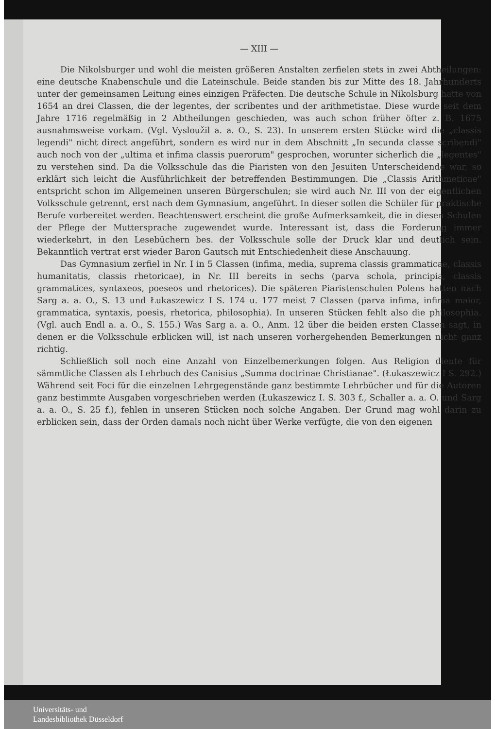— XIII —
Die Nikolsburger und wohl die meisten größeren Anstalten zerfielen stets in zwei Abtheilungen: eine deutsche Knabenschule und die Lateinschule. Beide standen bis zur Mitte des 18. Jahrhunderts unter der gemeinsamen Leitung eines einzigen Präfecten. Die deutsche Schule in Nikolsburg hatte von 1654 an drei Classen, die der legentes, der scribentes und der arithmetistae. Diese wurde seit dem Jahre 1716 regelmäßig in 2 Abtheilungen geschieden, was auch schon früher öfter z. B. 1675 ausnahmsweise vorkam. (Vgl. Vysloužil a. a. O., S. 23). In unserem ersten Stücke wird die „classis legendi" nicht direct angeführt, sondern es wird nur in dem Abschnitt „In secunda classe scribendi" auch noch von der „ultima et infima classis puerorum" gesprochen, worunter sicherlich die „legentes" zu verstehen sind. Da die Volksschule das die Piaristen von den Jesuiten Unterscheidende war, so erklärt sich leicht die Ausführlichkeit der betreffenden Bestimmungen. Die „Classis Arithmeticae" entspricht schon im Allgemeinen unseren Bürgerschulen; sie wird auch Nr. III von der eigentlichen Volksschule getrennt, erst nach dem Gymnasium, angeführt. In dieser sollen die Schüler für praktische Berufe vorbereitet werden. Beachtenswert erscheint die große Aufmerksamkeit, die in diesen Schulen der Pflege der Muttersprache zugewendet wurde. Interessant ist, dass die Forderung immer wiederkehrt, in den Lesebüchern bes. der Volksschule solle der Druck klar und deutlich sein. Bekanntlich vertrat erst wieder Baron Gautsch mit Entschiedenheit diese Anschauung.
Das Gymnasium zerfiel in Nr. I in 5 Classen (infima, media, suprema classis grammaticae, classis humanitatis, classis rhetoricae), in Nr. III bereits in sechs (parva schola, principia, classis grammatices, syntaxeos, poeseos und rhetorices). Die späteren Piaristenschulen Polens hatten nach Sarg a. a. O., S. 13 und Łukaszewicz I S. 174 u. 177 meist 7 Classen (parva infima, infima maior, grammatica, syntaxis, poesis, rhetorica, philosophia). In unseren Stücken fehlt also die philosophia. (Vgl. auch Endl a. a. O., S. 155.) Was Sarg a. a. O., Anm. 12 über die beiden ersten Classen sagt, in denen er die Volksschule erblicken will, ist nach unseren vorhergehenden Bemerkungen nicht ganz richtig.
Schließlich soll noch eine Anzahl von Einzelbemerkungen folgen. Aus Religion diente für sämmtliche Classen als Lehrbuch des Canisius „Summa doctrinae Christianae". (Łukaszewicz I S. 292.) Während seit Foci für die einzelnen Lehrgegenstände ganz bestimmte Lehrbücher und für die Autoren ganz bestimmte Ausgaben vorgeschrieben werden (Łukaszewicz I. S. 303 f., Schaller a. a. O. und Sarg a. a. O., S. 25 f.), fehlen in unseren Stücken noch solche Angaben. Der Grund mag wohl darin zu erblicken sein, dass der Orden damals noch nicht über Werke verfügte, die von den eigenen
Universitäts- und
Landesbibliothek Düsseldorf